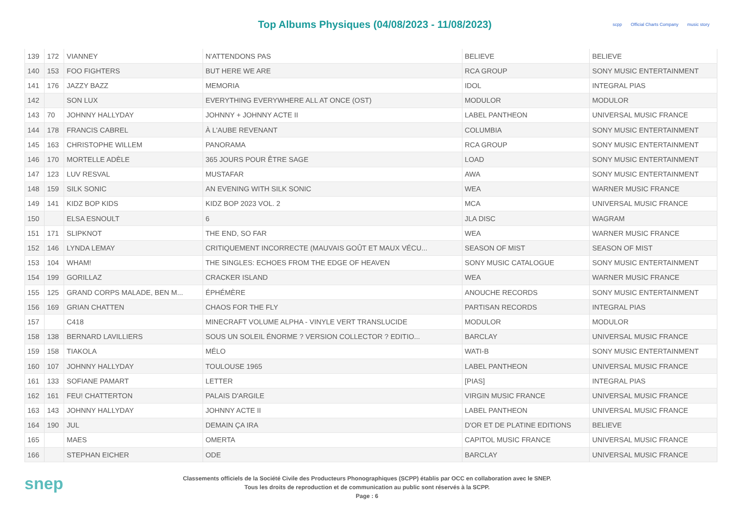Top Albums Physiques (04/08/2023 - 11/08/2023)
scpp Official Charts Company music story
| 139 | 172 | VIANNEY | N'ATTENDONS PAS | BELIEVE | BELIEVE |
| 140 | 153 | FOO FIGHTERS | BUT HERE WE ARE | RCA GROUP | SONY MUSIC ENTERTAINMENT |
| 141 | 176 | JAZZY BAZZ | MEMORIA | IDOL | INTEGRAL PIAS |
| 142 | | SON LUX | EVERYTHING EVERYWHERE ALL AT ONCE (OST) | MODULOR | MODULOR |
| 143 | 70 | JOHNNY HALLYDAY | JOHNNY + JOHNNY ACTE II | LABEL PANTHEON | UNIVERSAL MUSIC FRANCE |
| 144 | 178 | FRANCIS CABREL | À L'AUBE REVENANT | COLUMBIA | SONY MUSIC ENTERTAINMENT |
| 145 | 163 | CHRISTOPHE WILLEM | PANORAMA | RCA GROUP | SONY MUSIC ENTERTAINMENT |
| 146 | 170 | MORTELLE ADÈLE | 365 JOURS POUR ÊTRE SAGE | LOAD | SONY MUSIC ENTERTAINMENT |
| 147 | 123 | LUV RESVAL | MUSTAFAR | AWA | SONY MUSIC ENTERTAINMENT |
| 148 | 159 | SILK SONIC | AN EVENING WITH SILK SONIC | WEA | WARNER MUSIC FRANCE |
| 149 | 141 | KIDZ BOP KIDS | KIDZ BOP 2023 VOL. 2 | MCA | UNIVERSAL MUSIC FRANCE |
| 150 | | ELSA ESNOULT | 6 | JLA DISC | WAGRAM |
| 151 | 171 | SLIPKNOT | THE END, SO FAR | WEA | WARNER MUSIC FRANCE |
| 152 | 146 | LYNDA LEMAY | CRITIQUEMENT INCORRECTE (MAUVAIS GOÛT ET MAUX VÉCU... | SEASON OF MIST | SEASON OF MIST |
| 153 | 104 | WHAM! | THE SINGLES: ECHOES FROM THE EDGE OF HEAVEN | SONY MUSIC CATALOGUE | SONY MUSIC ENTERTAINMENT |
| 154 | 199 | GORILLAZ | CRACKER ISLAND | WEA | WARNER MUSIC FRANCE |
| 155 | 125 | GRAND CORPS MALADE, BEN M... | ÉPHÉMÈRE | ANOUCHE RECORDS | SONY MUSIC ENTERTAINMENT |
| 156 | 169 | GRIAN CHATTEN | CHAOS FOR THE FLY | PARTISAN RECORDS | INTEGRAL PIAS |
| 157 | | C418 | MINECRAFT VOLUME ALPHA - VINYLE VERT TRANSLUCIDE | MODULOR | MODULOR |
| 158 | 138 | BERNARD LAVILLIERS | SOUS UN SOLEIL ÉNORME ? VERSION COLLECTOR ? EDITIO... | BARCLAY | UNIVERSAL MUSIC FRANCE |
| 159 | 158 | TIAKOLA | MÉLO | WATI-B | SONY MUSIC ENTERTAINMENT |
| 160 | 107 | JOHNNY HALLYDAY | TOULOUSE 1965 | LABEL PANTHEON | UNIVERSAL MUSIC FRANCE |
| 161 | 133 | SOFIANE PAMART | LETTER | [PIAS] | INTEGRAL PIAS |
| 162 | 161 | FEU! CHATTERTON | PALAIS D'ARGILE | VIRGIN MUSIC FRANCE | UNIVERSAL MUSIC FRANCE |
| 163 | 143 | JOHNNY HALLYDAY | JOHNNY ACTE II | LABEL PANTHEON | UNIVERSAL MUSIC FRANCE |
| 164 | 190 | JUL | DEMAIN ÇA IRA | D'OR ET DE PLATINE EDITIONS | BELIEVE |
| 165 | | MAES | OMERTA | CAPITOL MUSIC FRANCE | UNIVERSAL MUSIC FRANCE |
| 166 | | STEPHAN EICHER | ODE | BARCLAY | UNIVERSAL MUSIC FRANCE |
snep
Classements officiels de la Société Civile des Producteurs Phonographiques (SCPP) établis par OCC en collaboration avec le SNEP.
Tous les droits de reproduction et de communication au public sont réservés à la SCPP.
Page : 6